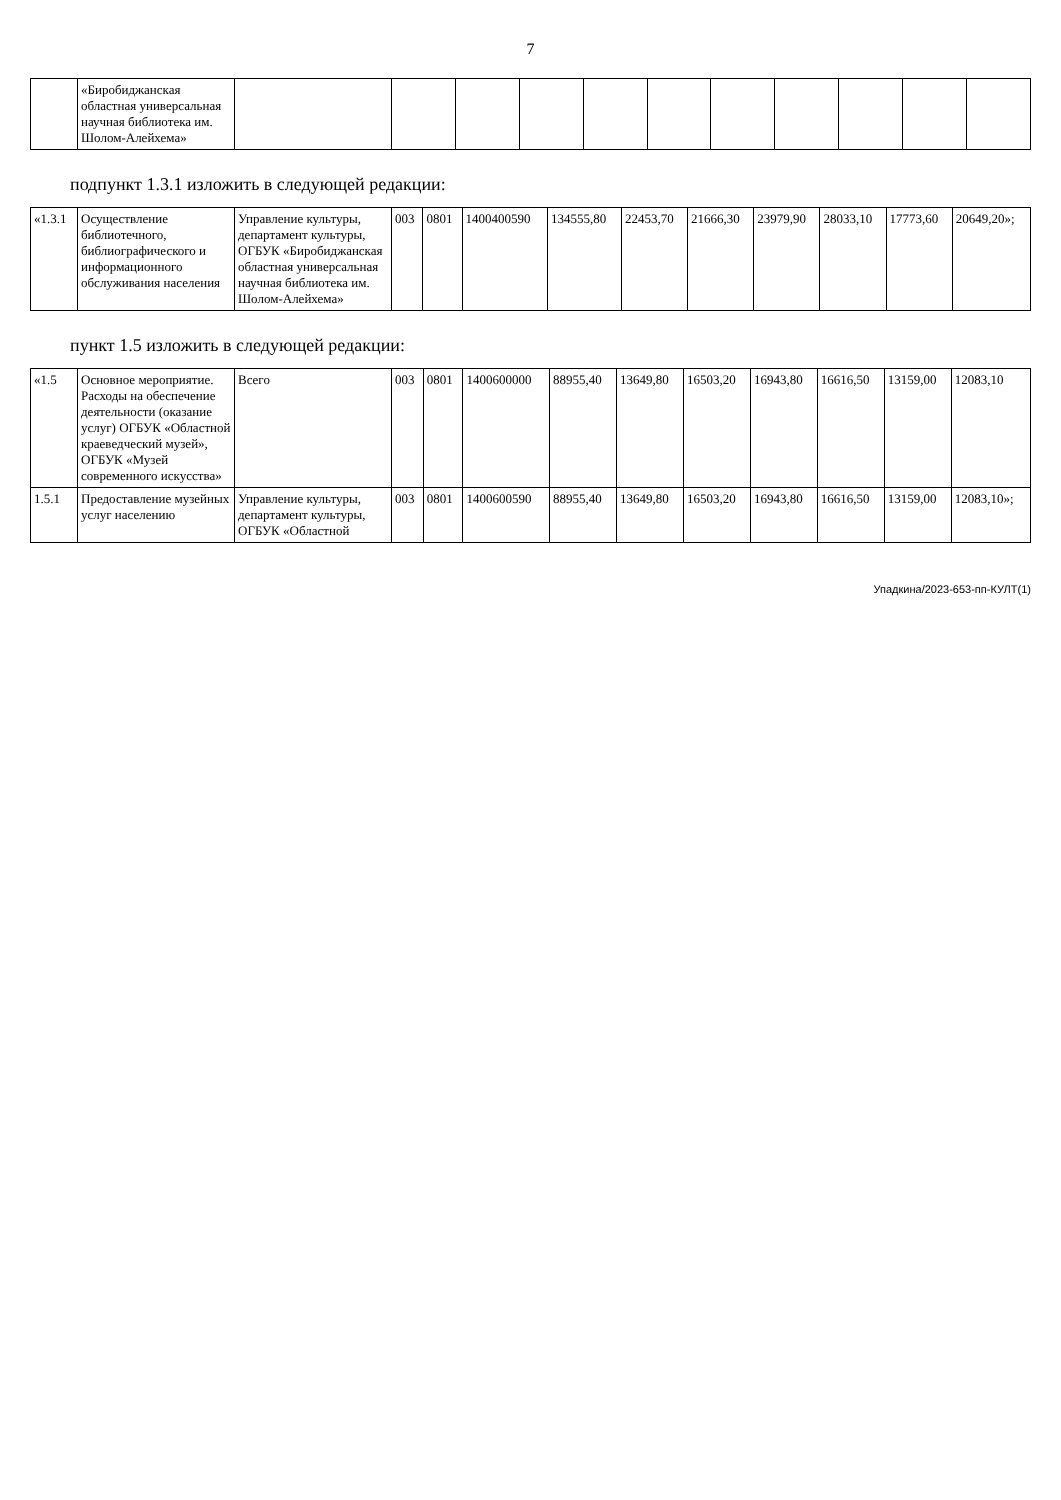7
| | «Биробиджанская областная универсальная научная библиотека им. Шолом-Алейхема» | | | | | | | | | | | |
подпункт 1.3.1 изложить в следующей редакции:
| «1.3.1 | Осуществление библиотечного, библиографического и информационного обслуживания населения | Управление культуры, департамент культуры, ОГБУК «Биробиджанская областная универсальная научная библиотека им. Шолом-Алейхема» | 003 | 0801 | 1400400590 | 134555,80 | 22453,70 | 21666,30 | 23979,90 | 28033,10 | 17773,60 | 20649,20»; |
пункт 1.5 изложить в следующей редакции:
| «1.5 | Основное мероприятие. Расходы на обеспечение деятельности (оказание услуг) ОГБУК «Областной краеведческий музей», ОГБУК «Музей современного искусства» | Всего | 003 | 0801 | 1400600000 | 88955,40 | 13649,80 | 16503,20 | 16943,80 | 16616,50 | 13159,00 | 12083,10 |
| 1.5.1 | Предоставление музейных услуг населению | Управление культуры, департамент культуры, ОГБУК «Областной | 003 | 0801 | 1400600590 | 88955,40 | 13649,80 | 16503,20 | 16943,80 | 16616,50 | 13159,00 | 12083,10»; |
Упадкина/2023-653-пп-КУЛТ(1)